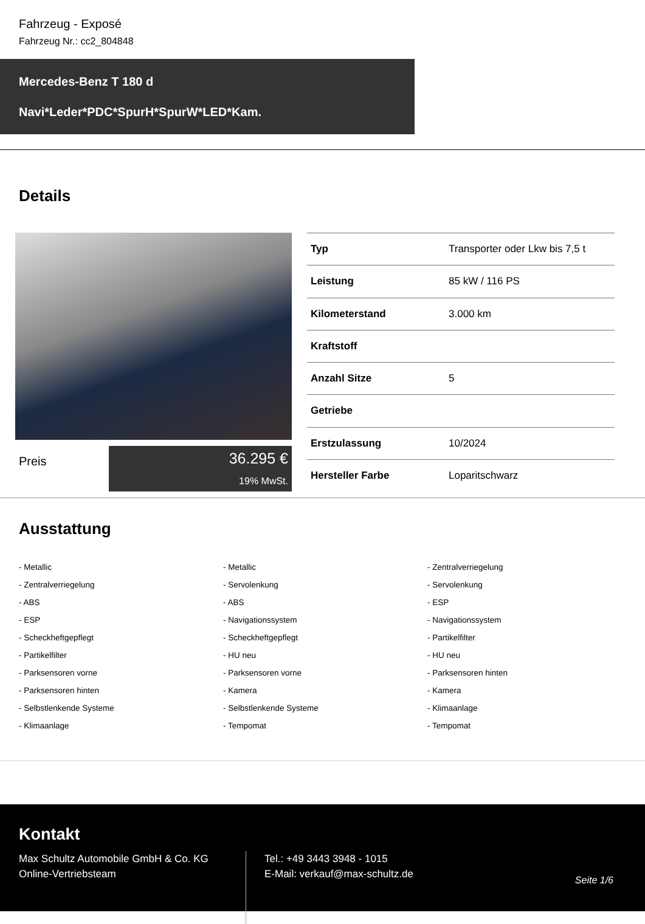Fahrzeug - Exposé
Fahrzeug Nr.: cc2_804848
Mercedes-Benz T 180 d
Navi*Leder*PDC*SpurH*SpurW*LED*Kam.
Details
Preis
36.295 €
19% MwSt.
| Typ | Transporter oder Lkw bis 7,5 t |
| Leistung | 85 kW / 116 PS |
| Kilometerstand | 3.000 km |
| Kraftstoff | |
| Anzahl Sitze | 5 |
| Getriebe | |
| Erstzulassung | 10/2024 |
| Hersteller Farbe | Loparitschwarz |
Ausstattung
- Metallic
- Metallic
- Zentralverriegelung
- Zentralverriegelung
- Servolenkung
- Servolenkung
- ABS
- ABS
- ESP
- ESP
- Navigationssystem
- Navigationssystem
- Scheckheftgepflegt
- Scheckheftgepflegt
- Partikelfilter
- Partikelfilter
- HU neu
- HU neu
- Parksensoren vorne
- Parksensoren vorne
- Parksensoren hinten
- Parksensoren hinten
- Kamera
- Kamera
- Selbstlenkende Systeme
- Selbstlenkende Systeme
- Klimaanlage
- Klimaanlage
- Tempomat
- Tempomat
Kontakt
Max Schultz Automobile GmbH & Co. KG
Online-Vertriebsteam
Tel.: +49 3443 3948 - 1015
E-Mail: verkauf@max-schultz.de
Seite 1/6